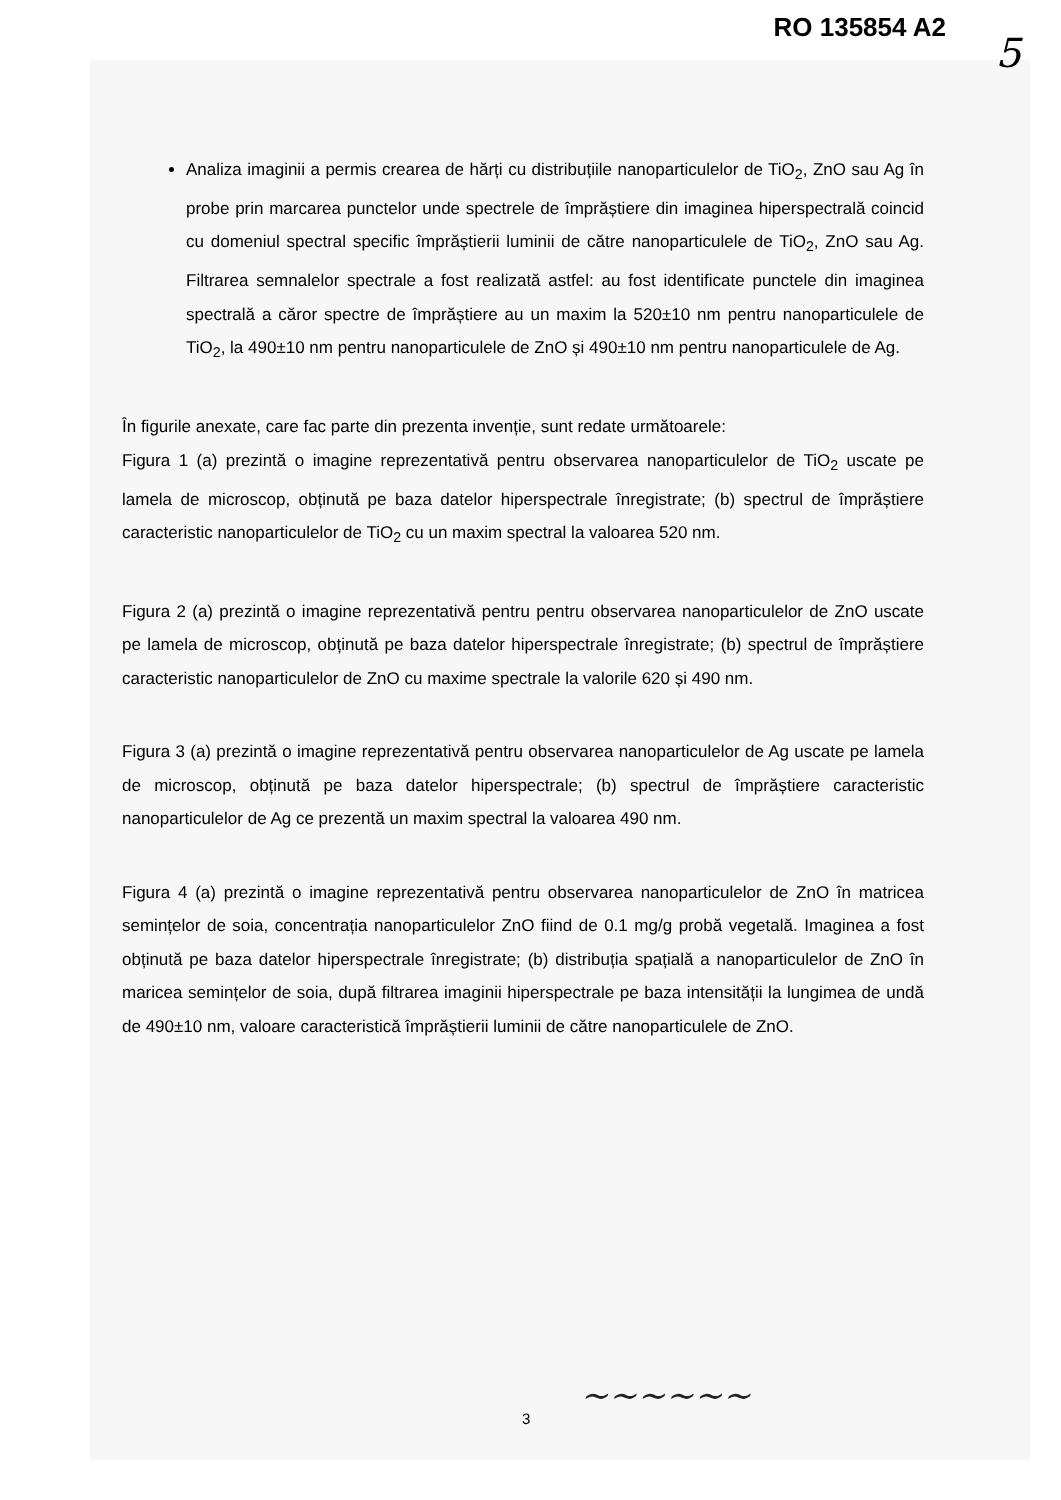RO 135854 A2
5
Analiza imaginii a permis crearea de hărți cu distribuțiile nanoparticulelor de TiO<sub>2</sub>, ZnO sau Ag în probe prin marcarea punctelor unde spectrele de împrăștiere din imaginea hiperspectrală coincid cu domeniul spectral specific împrăștierii luminii de către nanoparticulele de TiO<sub>2</sub>, ZnO sau Ag. Filtrarea semnalelor spectrale a fost realizată astfel: au fost identificate punctele din imaginea spectrală a căror spectre de împrăștiere au un maxim la 520±10 nm pentru nanoparticulele de TiO<sub>2</sub>, la 490±10 nm pentru nanoparticulele de ZnO și 490±10 nm pentru nanoparticulele de Ag.
În figurile anexate, care fac parte din prezenta invenție, sunt redate următoarele:
Figura 1 (a) prezintă o imagine reprezentativă pentru observarea nanoparticulelor de TiO<sub>2</sub> uscate pe lamela de microscop, obținută pe baza datelor hiperspectrale înregistrate; (b) spectrul de împrăștiere caracteristic nanoparticulelor de TiO<sub>2</sub> cu un maxim spectral la valoarea 520 nm.
Figura 2 (a) prezintă o imagine reprezentativă pentru pentru observarea nanoparticulelor de ZnO uscate pe lamela de microscop, obținută pe baza datelor hiperspectrale înregistrate; (b) spectrul de împrăștiere caracteristic nanoparticulelor de ZnO cu maxime spectrale la valorile 620 și 490 nm.
Figura 3 (a) prezintă o imagine reprezentativă pentru observarea nanoparticulelor de Ag uscate pe lamela de microscop, obținută pe baza datelor hiperspectrale; (b) spectrul de împrăștiere caracteristic nanoparticulelor de Ag ce prezentă un maxim spectral la valoarea 490 nm.
Figura 4 (a) prezintă o imagine reprezentativă pentru observarea nanoparticulelor de ZnO în matricea semințelor de soia, concentrația nanoparticulelor ZnO fiind de 0.1 mg/g probă vegetală. Imaginea a fost obținută pe baza datelor hiperspectrale înregistrate; (b) distribuția spațială a nanoparticulelor de ZnO în maricea semințelor de soia, după filtrarea imaginii hiperspectrale pe baza intensității la lungimea de undă de 490±10 nm, valoare caracteristică împrăștierii luminii de către nanoparticulele de ZnO.
3
~~~~~~